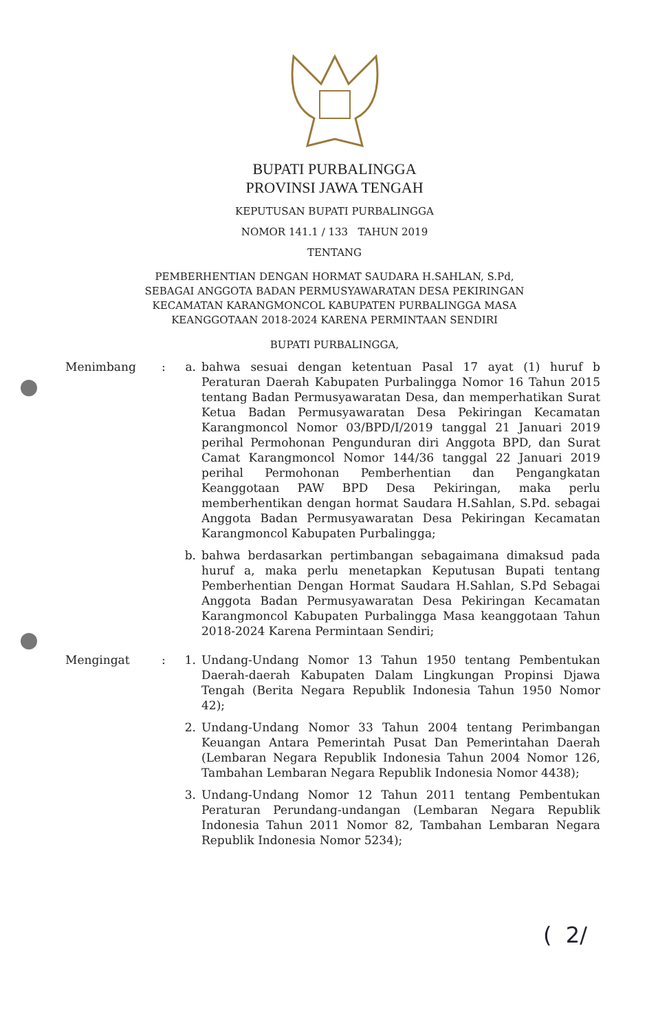BUPATI PURBALINGGA
PROVINSI JAWA TENGAH
KEPUTUSAN BUPATI PURBALINGGA
NOMOR 141.1 / 133 TAHUN 2019
TENTANG
PEMBERHENTIAN DENGAN HORMAT SAUDARA H.SAHLAN, S.Pd,
SEBAGAI ANGGOTA BADAN PERMUSYAWARATAN DESA PEKIRINGAN
KECAMATAN KARANGMONCOL KABUPATEN PURBALINGGA MASA
KEANGGOTAAN 2018-2024 KARENA PERMINTAAN SENDIRI
BUPATI PURBALINGGA,
Menimbang : a. bahwa sesuai dengan ketentuan Pasal 17 ayat (1) huruf b Peraturan Daerah Kabupaten Purbalingga Nomor 16 Tahun 2015 tentang Badan Permusyawaratan Desa, dan memperhatikan Surat Ketua Badan Permusyawaratan Desa Pekiringan Kecamatan Karangmoncol Nomor 03/BPD/I/2019 tanggal 21 Januari 2019 perihal Permohonan Pengunduran diri Anggota BPD, dan Surat Camat Karangmoncol Nomor 144/36 tanggal 22 Januari 2019 perihal Permohonan Pemberhentian dan Pengangkatan Keanggotaan PAW BPD Desa Pekiringan, maka perlu memberhentikan dengan hormat Saudara H.Sahlan, S.Pd. sebagai Anggota Badan Permusyawaratan Desa Pekiringan Kecamatan Karangmoncol Kabupaten Purbalingga;
b. bahwa berdasarkan pertimbangan sebagaimana dimaksud pada huruf a, maka perlu menetapkan Keputusan Bupati tentang Pemberhentian Dengan Hormat Saudara H.Sahlan, S.Pd Sebagai Anggota Badan Permusyawaratan Desa Pekiringan Kecamatan Karangmoncol Kabupaten Purbalingga Masa keanggotaan Tahun 2018-2024 Karena Permintaan Sendiri;
Mengingat : 1. Undang-Undang Nomor 13 Tahun 1950 tentang Pembentukan Daerah-daerah Kabupaten Dalam Lingkungan Propinsi Djawa Tengah (Berita Negara Republik Indonesia Tahun 1950 Nomor 42);
2. Undang-Undang Nomor 33 Tahun 2004 tentang Perimbangan Keuangan Antara Pemerintah Pusat Dan Pemerintahan Daerah (Lembaran Negara Republik Indonesia Tahun 2004 Nomor 126, Tambahan Lembaran Negara Republik Indonesia Nomor 4438);
3. Undang-Undang Nomor 12 Tahun 2011 tentang Pembentukan Peraturan Perundang-undangan (Lembaran Negara Republik Indonesia Tahun 2011 Nomor 82, Tambahan Lembaran Negara Republik Indonesia Nomor 5234);
( 2/